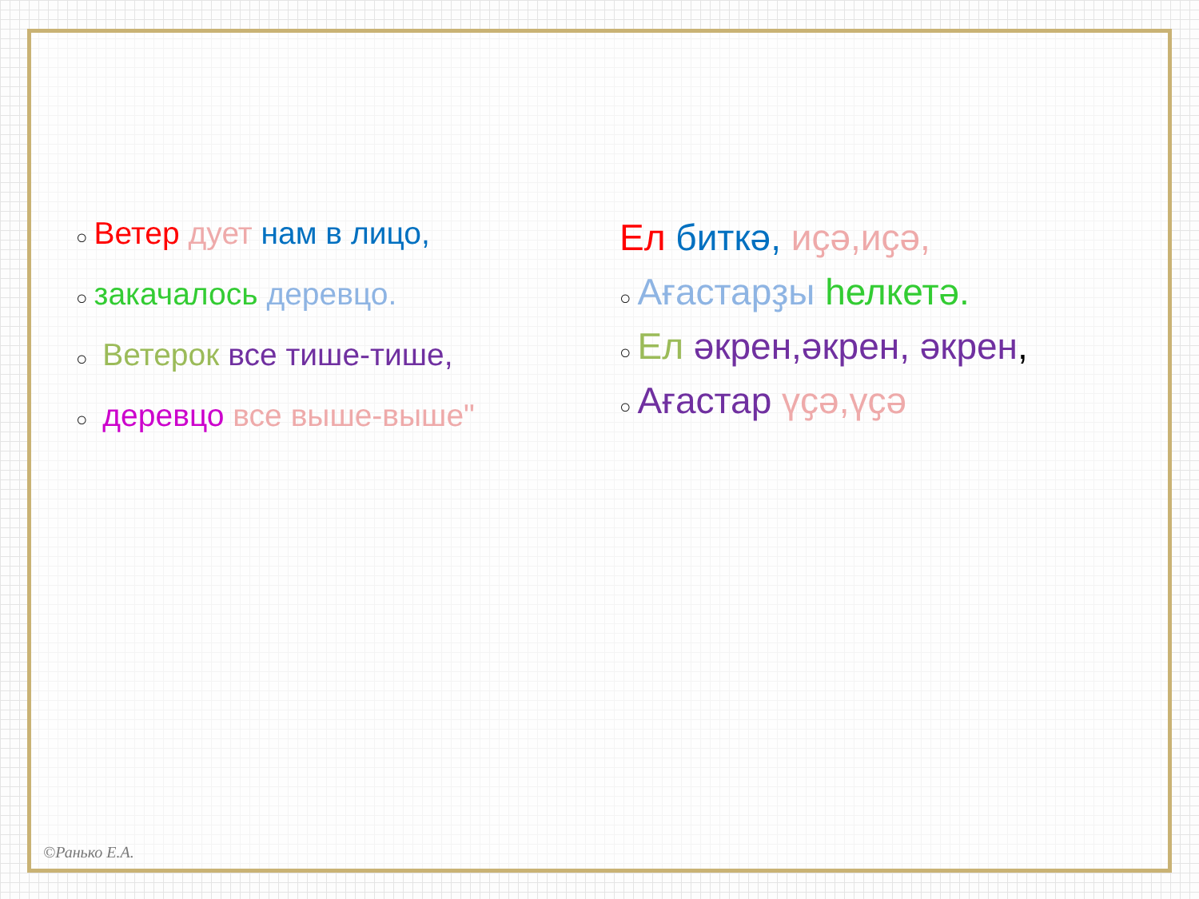○ Ветер дует нам в лицо,
○ закачалось деревцо.
○ Ветерок все тише-тише,
○ деревцо все выше-выше"
Ел биткә, иҫә,иҫә,
○ Ағастарҙы һелкетә.
○ Ел әкрен,әкрен, әкрен,
○ Ағастар үҫә,үҫә
©Ранько Е.А.